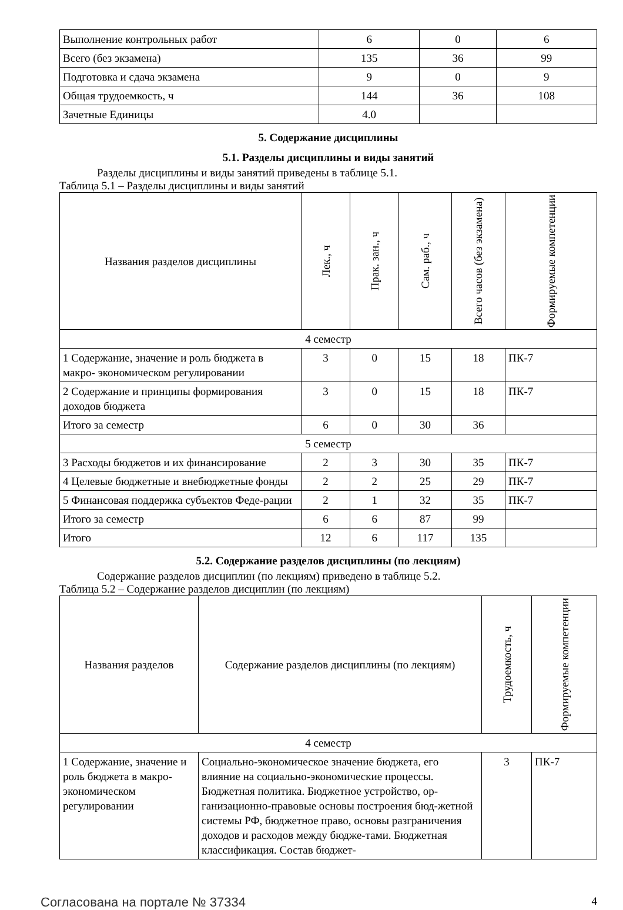| Выполнение контрольных работ | 6 | 0 | 6 |
| Всего (без экзамена) | 135 | 36 | 99 |
| Подготовка и сдача экзамена | 9 | 0 | 9 |
| Общая трудоемкость, ч | 144 | 36 | 108 |
| Зачетные Единицы | 4.0 | | |
5. Содержание дисциплины
5.1. Разделы дисциплины и виды занятий
Разделы дисциплины и виды занятий приведены в таблице 5.1.
Таблица 5.1 – Разделы дисциплины и виды занятий
| Названия разделов дисциплины | Лек., ч | Прак. зан., ч | Сам. раб., ч | Всего часов (без экзамена) | Формируемые компетенции |
| --- | --- | --- | --- | --- | --- |
| 4 семестр | | | | | |
| 1 Содержание, значение и роль бюджета в макро- экономическом регулировании | 3 | 0 | 15 | 18 | ПК-7 |
| 2 Содержание и принципы формирования доходов бюджета | 3 | 0 | 15 | 18 | ПК-7 |
| Итого за семестр | 6 | 0 | 30 | 36 | |
| 5 семестр | | | | | |
| 3 Расходы бюджетов и их финансирование | 2 | 3 | 30 | 35 | ПК-7 |
| 4 Целевые бюджетные и внебюджетные фонды | 2 | 2 | 25 | 29 | ПК-7 |
| 5 Финансовая поддержка субъектов Феде-рации | 2 | 1 | 32 | 35 | ПК-7 |
| Итого за семестр | 6 | 6 | 87 | 99 | |
| Итого | 12 | 6 | 117 | 135 | |
5.2. Содержание разделов дисциплины (по лекциям)
Содержание разделов дисциплин (по лекциям) приведено в таблице 5.2.
Таблица 5.2 – Содержание разделов дисциплин (по лекциям)
| Названия разделов | Содержание разделов дисциплины (по лекциям) | Трудоемкость, ч | Формируемые компетенции |
| --- | --- | --- | --- |
| 4 семестр | | | |
| 1 Содержание, значение и роль бюджета в макро- экономическом регулировании | Социально-экономическое значение бюджета, его влияние на социально-экономические процессы. Бюджетная политика. Бюджетное устройство, ор-ганизационно-правовые основы построения бюд-жетной системы РФ, бюджетное право, основы разграничения доходов и расходов между бюдже-тами. Бюджетная классификация. Состав бюджет- | 3 | ПК-7 |
Согласована на портале № 37334 4